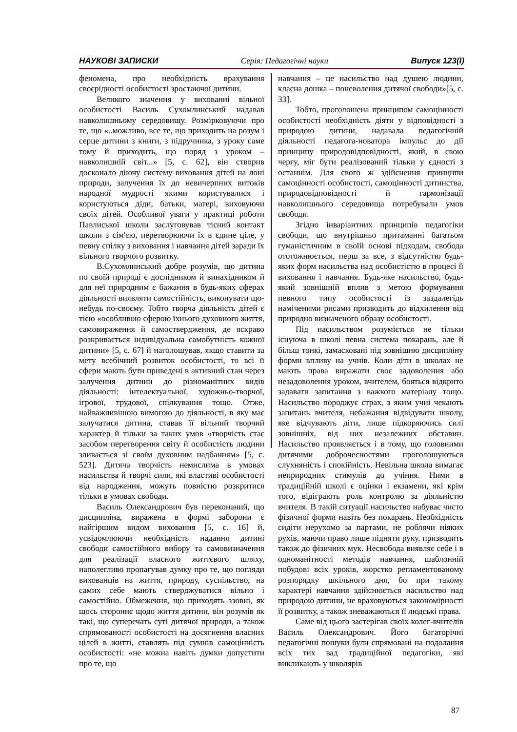НАУКОВІ ЗАПИСКИ Серія: Педагогічні науки Випуск 123(І)
феномена, про необхідність врахування своєрідності особистості зростаючої дитини.
Великого значення у вихованні вільної особистості Василь Сухомлинський надавав навколишньому середовищу. Розмірковуючи про те, що «..можливо, все те, що приходить на розум і серце дитини з книги, з підручника, з уроку саме тому й приходить, що поряд з уроком – навколишній світ...» [5, с. 62], він створив досконало діючу систему виховання дітей на лоні природи, залучення їх до невичерпних витоків народної мудрості якими користувалися і користуються діди, батьки, матері, виховуючи своїх дітей. Особливої уваги у практиці роботи Павлиської школи заслуговував тісний контакт школи з сім'єю, перетворюючи їх в єдине ціле, у певну спілку з виховання і навчання дітей заради їх вільного творчого розвитку.
В.Сухомлинський добре розумів, що дитина по своїй природі є дослідником й винахідником й для неї природним є бажання в будь-яких сферах діяльності виявляти самостійність, виконувати що-небудь по-своєму. Тобто творча діяльність дітей є тією «особливою сферою їхнього духовного життя, самовираження й самоствердження, де яскраво розкривається індивідуальна самобутність кожної дитини» [5, с. 67] й наголошував, якщо ставити за мету всебічний розвиток особистості, то всі її сфери мають бути приведені в активний стан через залучення дитини до різноманітних видів діяльності: інтелектуальної, художньо-творчої, ігрової, трудової, спілкування тощо. Отже, найважливішою вимогою до діяльності, в яку має залучатися дитина, ставав її вільний творчий характер й тільки за таких умов «творчість стає засобом перетворення світу й особистість людини зливається зі своїм духовним надбанням» [5, с. 523]. Дитяча творчість немислима в умовах насильства й творчі сили, які властиві особистості від народження, можуть повністю розкритися тільки в умовах свободи.
Василь Олександрович був переконаний, що дисципліна, виражена в формі заборони є найгіршим видом виховання [5, с. 16] й, усвідомлюючи необхідність надання дитині свободи самостійного вибору та самовизначення для реалізації власного життєвого шляху, наполегливо пропагував думку про те, що погляди вихованців на життя, природу, суспільство, на самих себе мають стверджуватися вільно і самостійно. Обмеження, що приходять ззовні, як щось стороннє щодо життя дитини, він розумів як такі, що суперечать суті дитячої природи, а також спрямованості особистості на досягнення власних цілей в житті, ставлять під сумнів самоцінність особистості: «не можна навіть думки допустити про те, що
навчання – це насильство над душею людини, класна дошка – поневолення дитячої свободи»[5, с. 33].
Тобто, проголошена принципом самоцінності особистості необхідність діяти у відповідності з природою дитини, надавала педагогічній діяльності педагога-новатора імпульс до дії принципу природовідповідності, який, в свою чергу, міг бути реалізований тільки у єдності з останнім. Для свого ж здійснення принципи самоцінності особистості, самоцінності дитинства, природовідповідності й гармонізації навколишнього середовища потребували умов свободи.
Згідно інваріантних принципів педагогіки свободи, що внутрішньо притаманні багатьом гуманістичним в своїй основі підходам, свобода ототожнюється, перш за все, з відсутністю будь-яких форм насильства над особистістю в процесі її виховання і навчання. Будь-яке насильство, будь-який зовнішній вплив з метою формування певного типу особистості із заздалегідь наміченими рисами призводить до відхилення від природно визначеного образу особистості.
Під насильством розуміється не тільки існуюча в школі певна система покарань, але й більш тонкі, замасковані під зовнішню дисципліну форми впливу на учнів. Коли діти в школах не мають права виражати своє задоволення або незадоволення уроком, вчителем, бояться відкрито задавати запитання з важкого матеріалу тощо. Насильство породжує страх, з яким учні чекають запитань вчителя, небажання відвідувати школу, яке відчувають діти, лише підкоряючись силі зовнішніх, від них незалежних обставин. Насильство проявляється і в тому, що головними дитячими доброчесностями проголошуються слухняність і спокійність. Невільна школа вимагає неприродних стимулів до учіння. Ними в традиційній школі є оцінки і екзамени, які крім того, відіграють роль контролю за діяльністю вчителя. В такій ситуації насильство набуває чисто фізичної форми навіть без покарань. Необхідність сидіти нерухомо за партами, не роблячи ніяких рухів, маючи право лише підняти руку, призводить також до фізичних мук. Несвобода виявляє себе і в одноманітності методів навчання, шаблонній побудові всіх уроків, жорстко регламентованому розпорядку шкільного дня, бо при такому характері навчання здійснюється насильство над природою дитини, не враховуються закономірності її розвитку, а також зневажаються її людські права.
Саме від цього застерігав своїх колег-вчителів Василь Олександрович. Його багаторічні педагогічні пошуки були спрямовані на подолання всіх тих вад традиційної педагогіки, які викликають у школярів
87